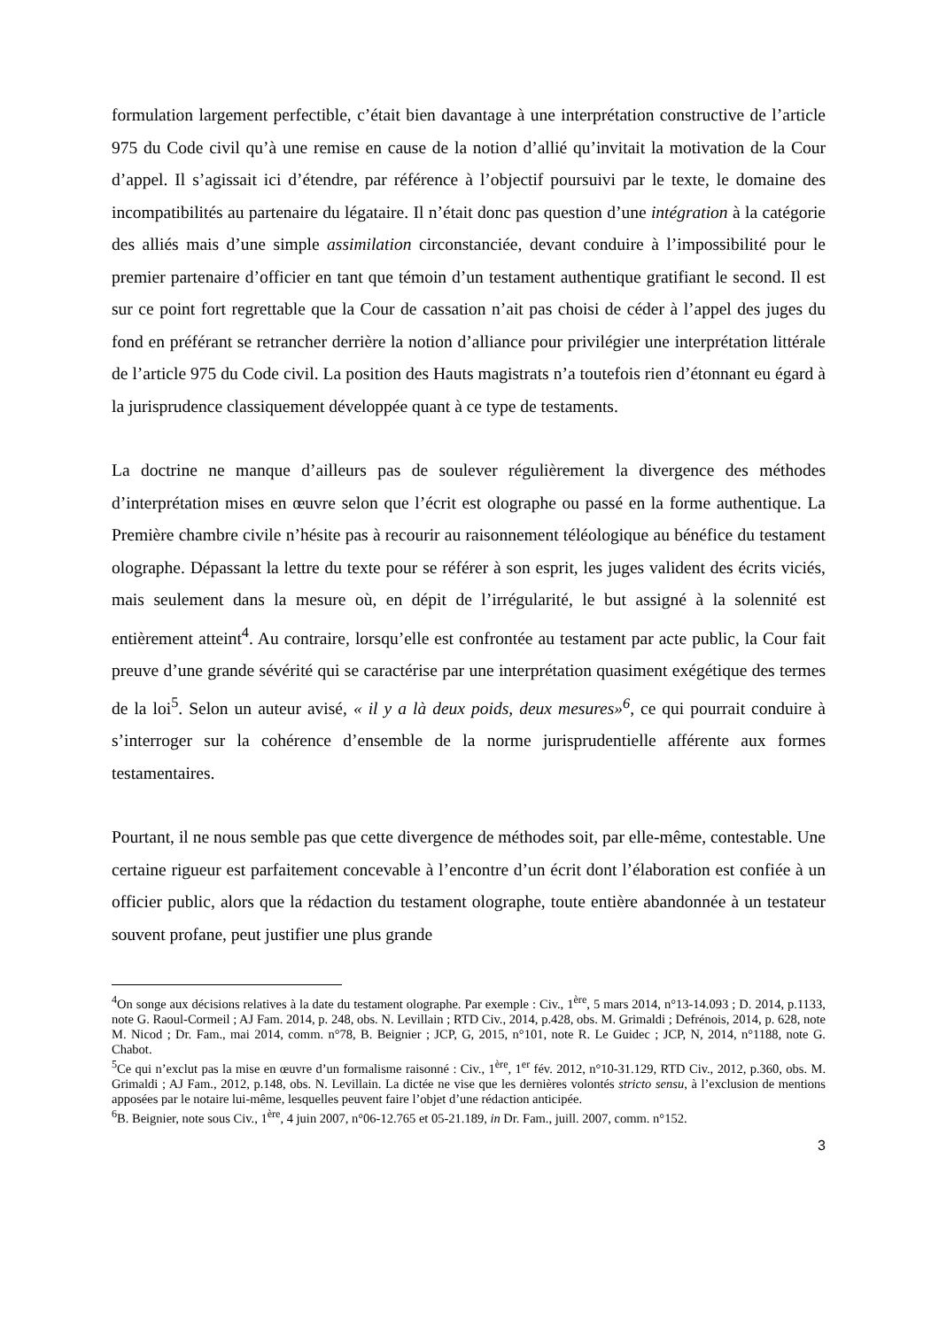formulation largement perfectible, c’était bien davantage à une interprétation constructive de l’article 975 du Code civil qu’à une remise en cause de la notion d’allié qu’invitait la motivation de la Cour d’appel. Il s’agissait ici d’étendre, par référence à l’objectif poursuivi par le texte, le domaine des incompatibilités au partenaire du légataire. Il n’était donc pas question d’une intégration à la catégorie des alliés mais d’une simple assimilation circonstanciée, devant conduire à l’impossibilité pour le premier partenaire d’officier en tant que témoin d’un testament authentique gratifiant le second. Il est sur ce point fort regrettable que la Cour de cassation n’ait pas choisi de céder à l’appel des juges du fond en préférant se retrancher derrière la notion d’alliance pour privilégier une interprétation littérale de l’article 975 du Code civil. La position des Hauts magistrats n’a toutefois rien d’étonnant eu égard à la jurisprudence classiquement développée quant à ce type de testaments.
La doctrine ne manque d’ailleurs pas de soulever régulièrement la divergence des méthodes d’interprétation mises en œuvre selon que l’écrit est olographe ou passé en la forme authentique. La Première chambre civile n’hésite pas à recourir au raisonnement téléologique au bénéfice du testament olographe. Dépassant la lettre du texte pour se référer à son esprit, les juges valident des écrits viciés, mais seulement dans la mesure où, en dépit de l’irrégularité, le but assigné à la solennité est entièrement atteint<sup>4</sup>. Au contraire, lorsqu’elle est confrontée au testament par acte public, la Cour fait preuve d’une grande sévérité qui se caractérise par une interprétation quasiment exégétique des termes de la loi<sup>5</sup>. Selon un auteur avisé, « il y a là deux poids, deux mesures»<sup>6</sup>, ce qui pourrait conduire à s’interroger sur la cohérence d’ensemble de la norme jurisprudentielle afférente aux formes testamentaires.
Pourtant, il ne nous semble pas que cette divergence de méthodes soit, par elle-même, contestable. Une certaine rigueur est parfaitement concevable à l’encontre d’un écrit dont l’élaboration est confiée à un officier public, alors que la rédaction du testament olographe, toute entière abandonnée à un testateur souvent profane, peut justifier une plus grande
<sup>4</sup> On songe aux décisions relatives à la date du testament olographe. Par exemple : Civ., 1<sup>ère</sup>, 5 mars 2014, n°13-14.093 ; D. 2014, p.1133, note G. Raoul-Cormeil ; AJ Fam. 2014, p. 248, obs. N. Levillain ; RTD Civ., 2014, p.428, obs. M. Grimaldi ; Defrénois, 2014, p. 628, note M. Nicod ; Dr. Fam., mai 2014, comm. n°78, B. Beignier ; JCP, G, 2015, n°101, note R. Le Guidec ; JCP, N, 2014, n°1188, note G. Chabot.
<sup>5</sup> Ce qui n’exclut pas la mise en œuvre d’un formalisme raisonné : Civ., 1<sup>ère</sup>, 1<sup>er</sup> fév. 2012, n°10-31.129, RTD Civ., 2012, p.360, obs. M. Grimaldi ; AJ Fam., 2012, p.148, obs. N. Levillain. La dictée ne vise que les dernières volontés stricto sensu, à l’exclusion de mentions apposées par le notaire lui-même, lesquelles peuvent faire l’objet d’une rédaction anticipée.
<sup>6</sup>B. Beignier, note sous Civ., 1<sup>ère</sup>, 4 juin 2007, n°06-12.765 et 05-21.189, in Dr. Fam., juill. 2007, comm. n°152.
3